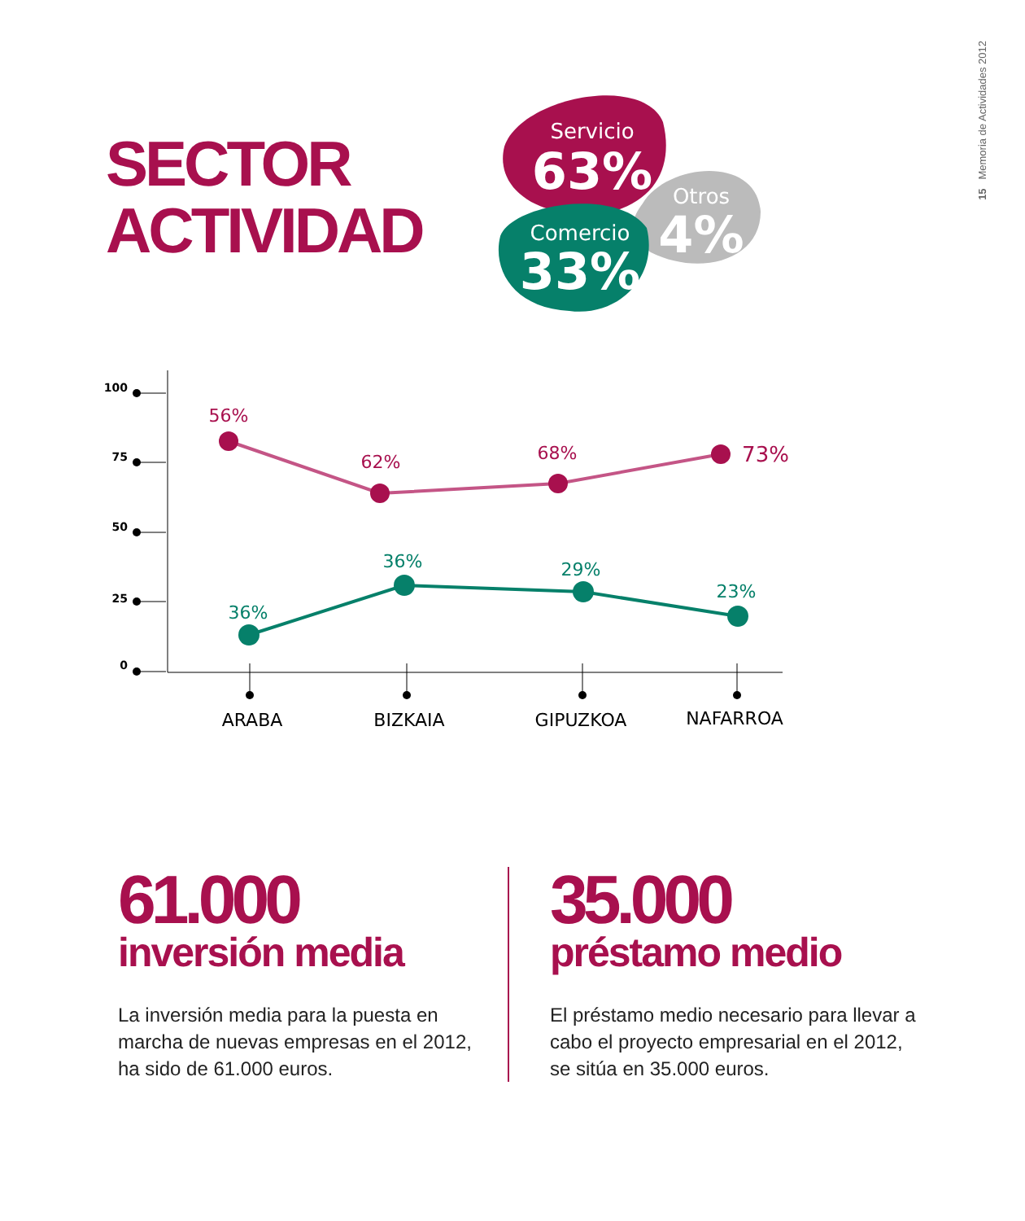15 Memoria de Actividades 2012
SECTOR
ACTIVIDAD
Servicio
63%
Otros
4%
Comercio
33%
100
75
50
25
0
56%
62%
68%
73%
36%
36%
29%
23%
ARABA
BIZKAIA
GIPUZKOA
NAFARROA
61.000
inversión media
La inversión media para la puesta en marcha de nuevas empresas en el 2012, ha sido de 61.000 euros.
35.000
préstamo medio
El préstamo medio necesario para llevar a cabo el proyecto empresarial en el 2012, se sitúa en 35.000 euros.